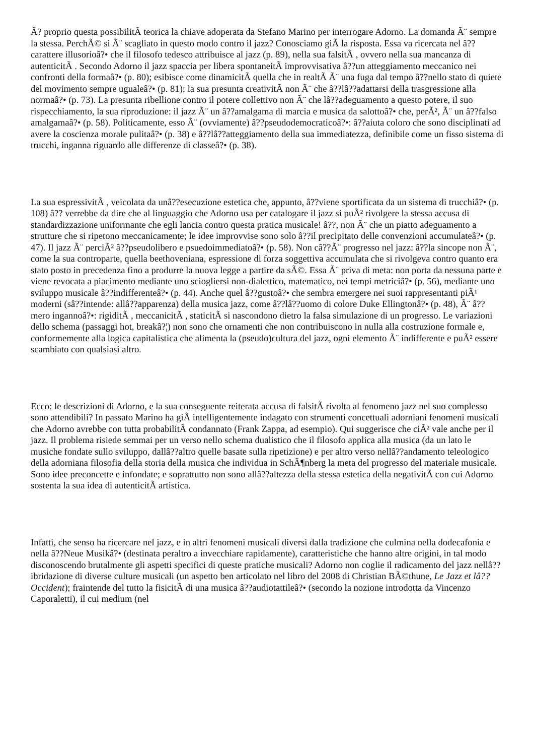Ã? proprio questa possibilitÃ teorica la chiave adoperata da Stefano Marino per interrogare Adorno. La domanda Ã¨ sempre la stessa. PerchÃ© si Ã¨ scagliato in questo modo contro il jazz? Conosciamo giÃ la risposta. Essa va ricercata nel â??carattere illusorioâ?• che il filosofo tedesco attribuisce al jazz (p. 89), nella sua falsitÃ , ovvero nella sua mancanza di autenticitÃ . Secondo Adorno il jazz spaccia per libera spontaneitÃ improvvisativa â??un atteggiamento meccanico nei confronti della formaâ?• (p. 80); esibisce come dinamicitÃ quella che in realtÃ Ã¨ una fuga dal tempo â??nello stato di quiete del movimento sempre ugualeâ?• (p. 81); la sua presunta creativitÃ non Ã¨ che â??lâ??adattarsi della trasgressione alla normaâ?• (p. 73). La presunta ribellione contro il potere collettivo non Ã¨ che lâ??adeguamento a questo potere, il suo rispecchiamento, la sua riproduzione: il jazz Ã¨ un â??amalgama di marcia e musica da salottoâ?• che, perÃ², Ã¨ un â??falso amalgamaâ?• (p. 58). Politicamente, esso Ã¨ (ovviamente) â??pseudodemocraticoâ?•: â??aiuta coloro che sono disciplinati ad avere la coscienza morale pulitaâ?• (p. 38) e â??lâ??atteggiamento della sua immediatezza, definibile come un fisso sistema di trucchi, inganna riguardo alle differenze di classeâ?• (p. 38).
La sua espressivitÃ , veicolata da unâ??esecuzione estetica che, appunto, â??viene sportificata da un sistema di trucchiâ?• (p. 108) â?? verrebbe da dire che al linguaggio che Adorno usa per catalogare il jazz si puÃ² rivolgere la stessa accusa di standardizzazione uniformante che egli lancia contro questa pratica musicale! â??, non Ã¨ che un piatto adeguamento a strutture che si ripetono meccanicamente; le idee improvvise sono solo â??il precipitato delle convenzioni accumulateâ?• (p. 47). Il jazz Ã¨ perciÃ² â??pseudolibero e psuedoimmediatoâ?• (p. 58). Non câ??Ã¨ progresso nel jazz: â??la sincope non Ã¨, come la sua controparte, quella beethoveniana, espressione di forza soggettiva accumulata che si rivolgeva contro quanto era stato posto in precedenza fino a produrre la nuova legge a partire da sÃ©. Essa Ã¨ priva di meta: non porta da nessuna parte e viene revocata a piacimento mediante uno sciogliersi non-dialettico, matematico, nei tempi metriciâ?• (p. 56), mediante uno sviluppo musicale â??indifferenteâ?• (p. 44). Anche quel â??gustoâ?• che sembra emergere nei suoi rappresentanti piÃ¹ moderni (sâ??intende: allâ??apparenza) della musica jazz, come â??lâ??uomo di colore Duke Ellingtonâ?• (p. 48), Ã¨ â??mero ingannoâ?•: rigiditÃ , meccanicitÃ , staticitÃ si nascondono dietro la falsa simulazione di un progresso. Le variazioni dello schema (passaggi hot, breakâ?¦) non sono che ornamenti che non contribuiscono in nulla alla costruzione formale e, conformemente alla logica capitalistica che alimenta la (pseudo)cultura del jazz, ogni elemento Ã¨ indifferente e puÃ² essere scambiato con qualsiasi altro.
Ecco: le descrizioni di Adorno, e la sua conseguente reiterata accusa di falsitÃ rivolta al fenomeno jazz nel suo complesso sono attendibili? In passato Marino ha giÃ intelligentemente indagato con strumenti concettuali adorniani fenomeni musicali che Adorno avrebbe con tutta probabilitÃ condannato (Frank Zappa, ad esempio). Qui suggerisce che ciÃ² vale anche per il jazz. Il problema risiede semmai per un verso nello schema dualistico che il filosofo applica alla musica (da un lato le musiche fondate sullo sviluppo, dallâ??altro quelle basate sulla ripetizione) e per altro verso nellâ??andamento teleologico della adorniana filosofia della storia della musica che individua in SchÃ¶nberg la meta del progresso del materiale musicale. Sono idee preconcette e infondate; e soprattutto non sono allâ??altezza della stessa estetica della negativitÃ con cui Adorno sostenta la sua idea di autenticitÃ artistica.
Infatti, che senso ha ricercare nel jazz, e in altri fenomeni musicali diversi dalla tradizione che culmina nella dodecafonia e nella â??Neue Musikâ?• (destinata peraltro a invecchiare rapidamente), caratteristiche che hanno altre origini, in tal modo disconoscendo brutalmente gli aspetti specifici di queste pratiche musicali? Adorno non coglie il radicamento del jazz nellâ??ibridazione di diverse culture musicali (un aspetto ben articolato nel libro del 2008 di Christian BÃ©thune, Le Jazz et lâ??Occident); fraintende del tutto la fisicitÃ di una musica â??audiotattileâ?• (secondo la nozione introdotta da Vincenzo Caporaletti), il cui medium (nel